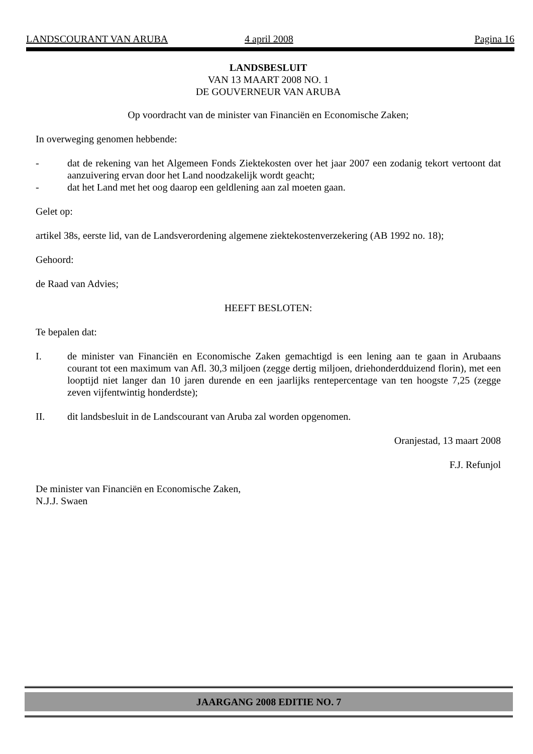LANDSCOURANT VAN ARUBA 4 april 2008 Pagina 16
LANDSBESLUIT
VAN 13 MAART 2008 NO. 1
DE GOUVERNEUR VAN ARUBA
Op voordracht van de minister van Financiën en Economische Zaken;
In overweging genomen hebbende:
- dat de rekening van het Algemeen Fonds Ziektekosten over het jaar 2007 een zodanig tekort vertoont dat aanzuivering ervan door het Land noodzakelijk wordt geacht;
- dat het Land met het oog daarop een geldlening aan zal moeten gaan.
Gelet op:
artikel 38s, eerste lid, van de Landsverordening algemene ziektekostenverzekering (AB 1992 no. 18);
Gehoord:
de Raad van Advies;
HEEFT BESLOTEN:
Te bepalen dat:
I. de minister van Financiën en Economische Zaken gemachtigd is een lening aan te gaan in Arubaans courant tot een maximum van Afl. 30,3 miljoen (zegge dertig miljoen, driehonderdduizend florin), met een looptijd niet langer dan 10 jaren durende en een jaarlijks rentepercentage van ten hoogste 7,25 (zegge zeven vijfentwintig honderdste);
II. dit landsbesluit in de Landscourant van Aruba zal worden opgenomen.
Oranjestad, 13 maart 2008
F.J. Refunjol
De minister van Financiën en Economische Zaken,
N.J.J. Swaen
JAARGANG 2008 EDITIE NO. 7